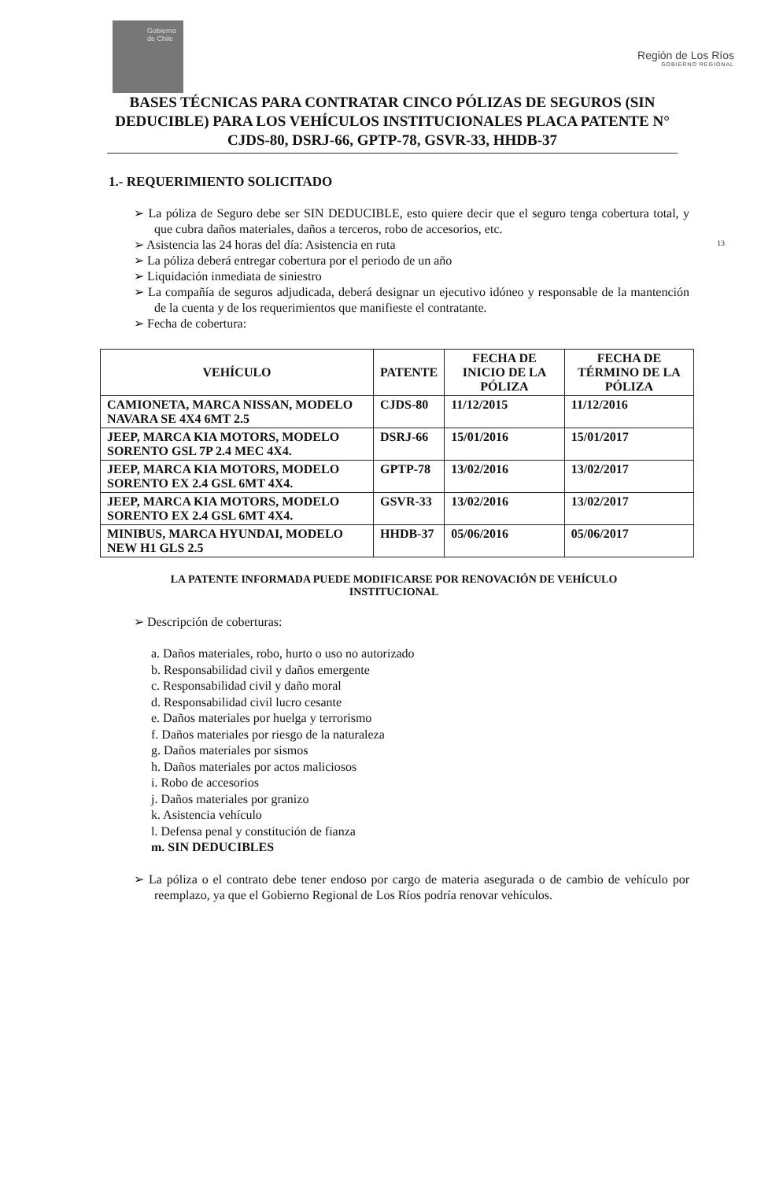Gobierno de Chile
Región de Los Ríos
GOBIERNO REGIONAL
BASES TÉCNICAS PARA CONTRATAR CINCO PÓLIZAS DE SEGUROS (SIN DEDUCIBLE) PARA LOS VEHÍCULOS INSTITUCIONALES PLACA PATENTE N° CJDS-80, DSRJ-66, GPTP-78, GSVR-33, HHDB-37
1.- REQUERIMIENTO SOLICITADO
13
➢ La póliza de Seguro debe ser SIN DEDUCIBLE, esto quiere decir que el seguro tenga cobertura total, y que cubra daños materiales, daños a terceros, robo de accesorios, etc.
➢ Asistencia las 24 horas del día: Asistencia en ruta
➢ La póliza deberá entregar cobertura por el periodo de un año
➢ Liquidación inmediata de siniestro
➢ La compañía de seguros adjudicada, deberá designar un ejecutivo idóneo y responsable de la mantención de la cuenta y de los requerimientos que manifieste el contratante.
➢ Fecha de cobertura:
| VEHÍCULO | PATENTE | FECHA DE INICIO DE LA PÓLIZA | FECHA DE TÉRMINO DE LA PÓLIZA |
| --- | --- | --- | --- |
| CAMIONETA, MARCA NISSAN, MODELO NAVARA SE 4X4 6MT 2.5 | CJDS-80 | 11/12/2015 | 11/12/2016 |
| JEEP, MARCA KIA MOTORS, MODELO SORENTO GSL 7P 2.4 MEC 4X4. | DSRJ-66 | 15/01/2016 | 15/01/2017 |
| JEEP, MARCA KIA MOTORS, MODELO SORENTO EX 2.4 GSL 6MT 4X4. | GPTP-78 | 13/02/2016 | 13/02/2017 |
| JEEP, MARCA KIA MOTORS, MODELO SORENTO EX 2.4 GSL 6MT 4X4. | GSVR-33 | 13/02/2016 | 13/02/2017 |
| MINIBUS, MARCA HYUNDAI, MODELO NEW H1 GLS 2.5 | HHDB-37 | 05/06/2016 | 05/06/2017 |
LA PATENTE INFORMADA PUEDE MODIFICARSE POR RENOVACIÓN DE VEHÍCULO INSTITUCIONAL
➢ Descripción de coberturas:
a. Daños materiales, robo, hurto o uso no autorizado
b. Responsabilidad civil y daños emergente
c. Responsabilidad civil y daño moral
d. Responsabilidad civil lucro cesante
e. Daños materiales por huelga y terrorismo
f. Daños materiales por riesgo de la naturaleza
g. Daños materiales por sismos
h. Daños materiales por actos maliciosos
i. Robo de accesorios
j. Daños materiales por granizo
k. Asistencia vehículo
l. Defensa penal y constitución de fianza
m. SIN DEDUCIBLES
➢ La póliza o el contrato debe tener endoso por cargo de materia asegurada o de cambio de vehículo por reemplazo, ya que el Gobierno Regional de Los Ríos podría renovar vehículos.